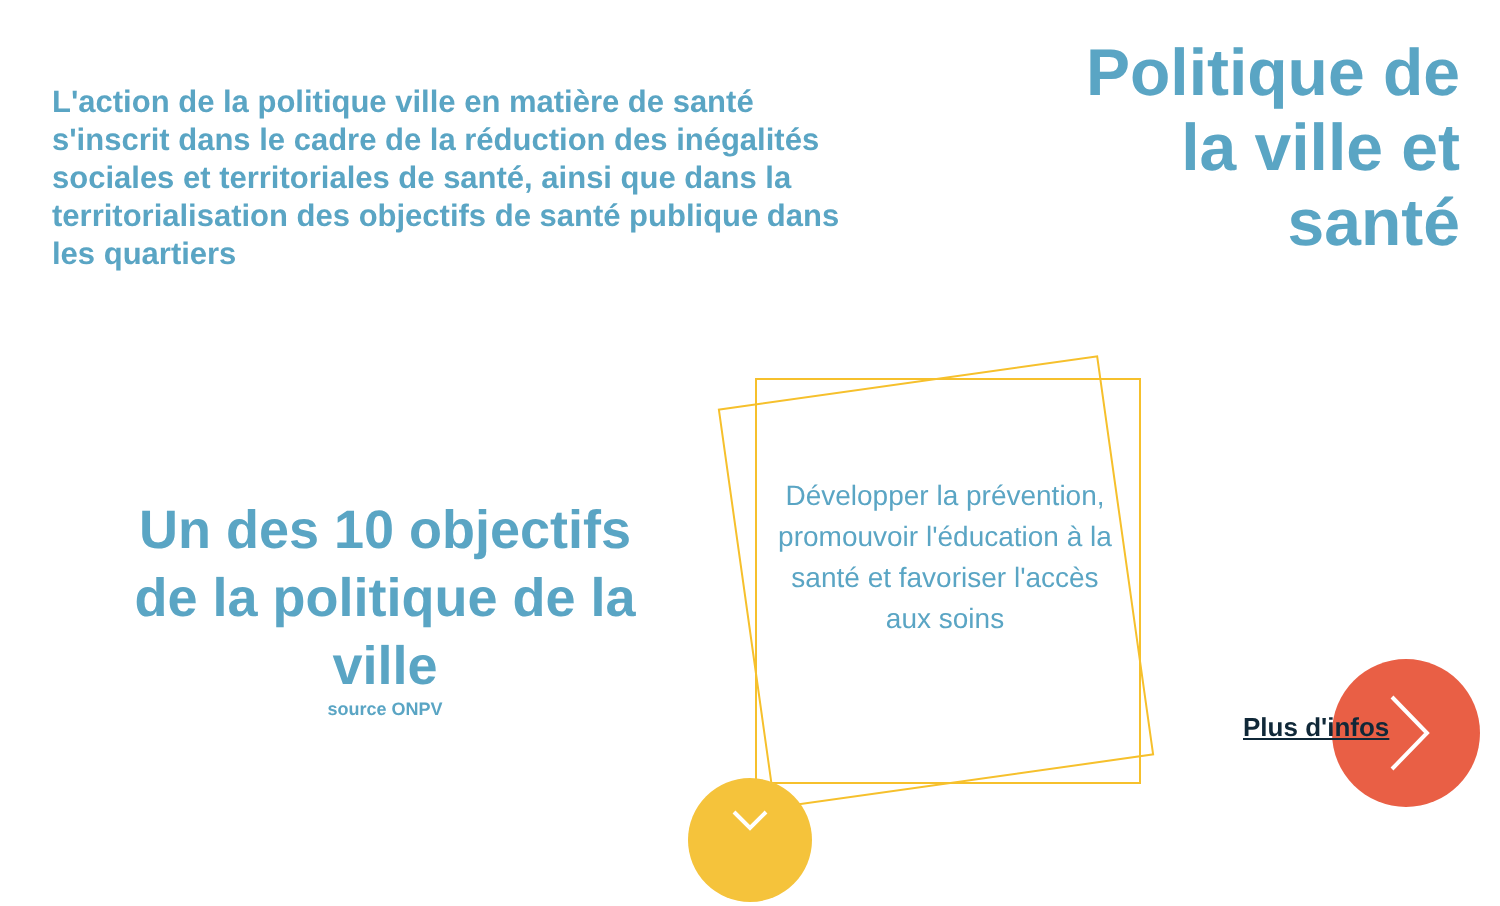L'action de la politique ville en matière de santé s'inscrit dans le cadre de la réduction des inégalités sociales et territoriales de santé, ainsi que dans la territorialisation des objectifs de santé publique dans les quartiers
Politique de la ville et santé
Un des 10 objectifs de la politique de la ville
source ONPV
Développer la prévention, promouvoir l'éducation à la santé et favoriser l'accès aux soins
Plus d'infos